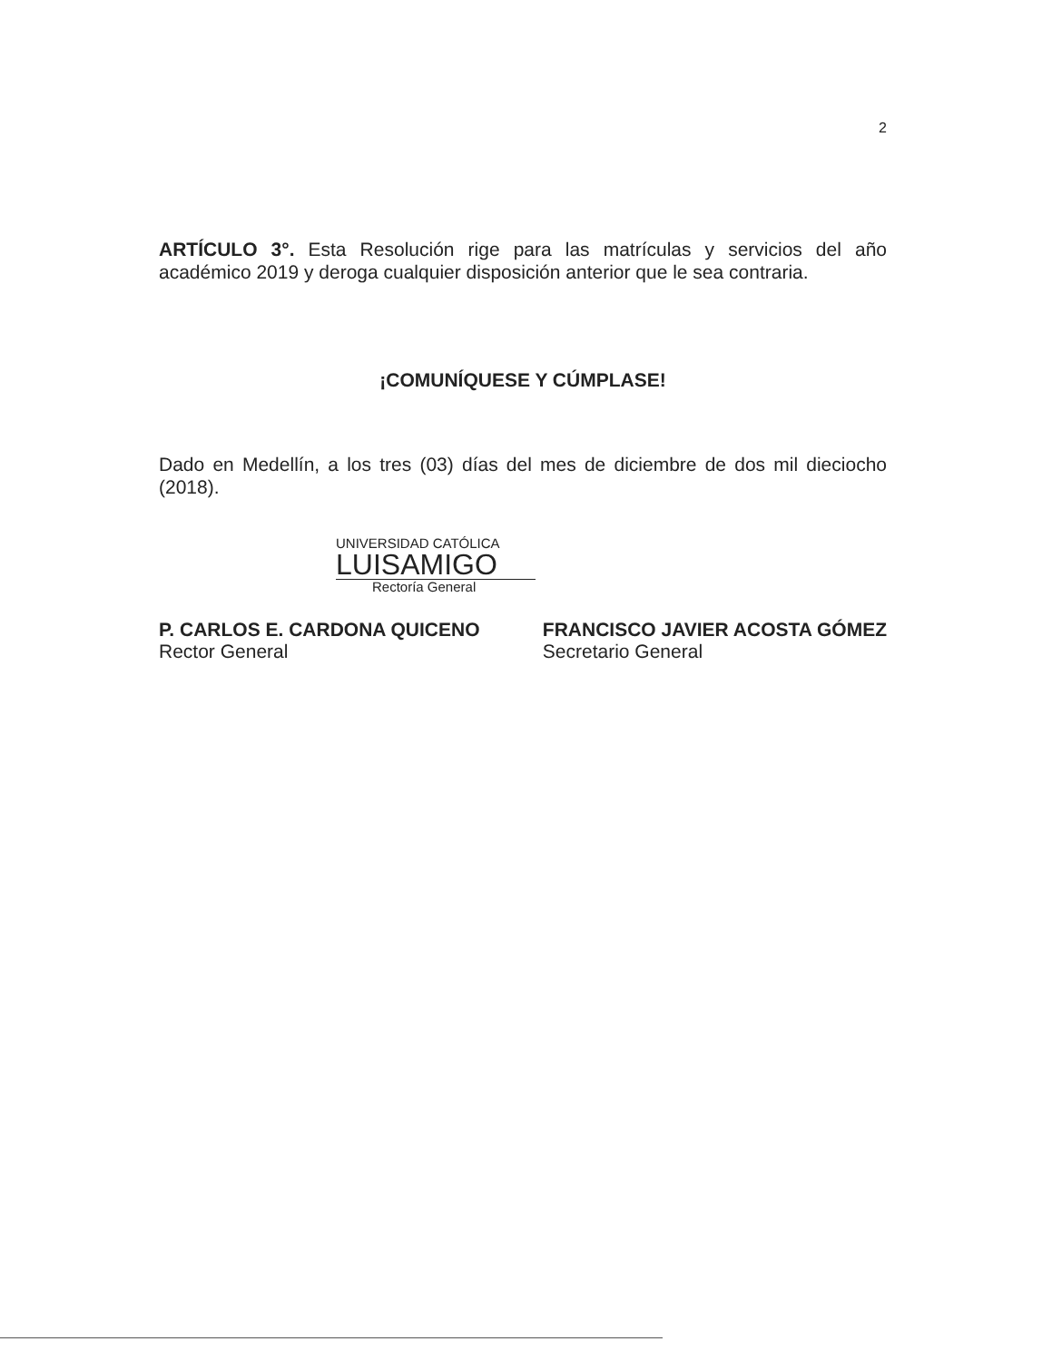2
ARTÍCULO 3°. Esta Resolución rige para las matrículas y servicios del año académico 2019 y deroga cualquier disposición anterior que le sea contraria.
¡COMUNÍQUESE Y CÚMPLASE!
Dado en Medellín, a los tres (03) días del mes de diciembre de dos mil dieciocho (2018).
UNIVERSIDAD CATÓLICA
LUISAMIGO
Rectoría General
P. CARLOS E. CARDONA QUICENO
Rector General
FRANCISCO JAVIER ACOSTA GÓMEZ
Secretario General